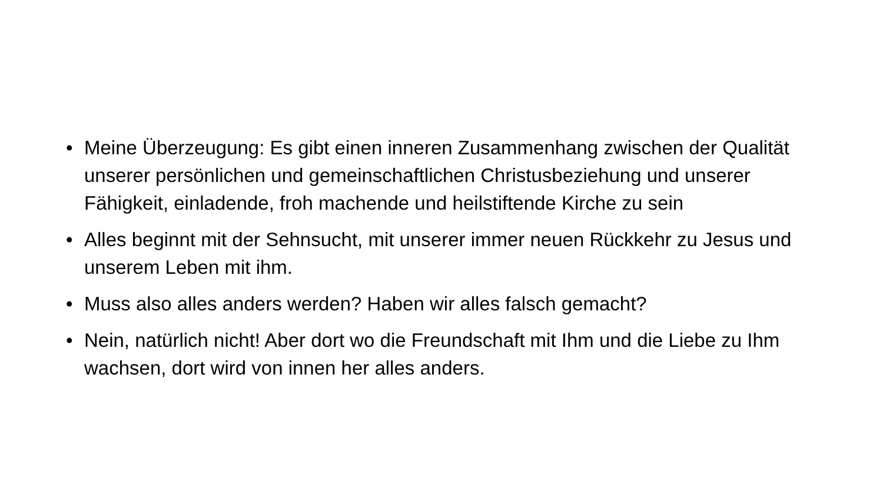• Meine Überzeugung: Es gibt einen inneren Zusammenhang zwischen der Qualität unserer persönlichen und gemeinschaftlichen Christusbeziehung und unserer Fähigkeit, einladende, froh machende und heilstiftende Kirche zu sein
• Alles beginnt mit der Sehnsucht, mit unserer immer neuen Rückkehr zu Jesus und unserem Leben mit ihm.
• Muss also alles anders werden? Haben wir alles falsch gemacht?
• Nein, natürlich nicht! Aber dort wo die Freundschaft mit Ihm und die Liebe zu Ihm wachsen, dort wird von innen her alles anders.